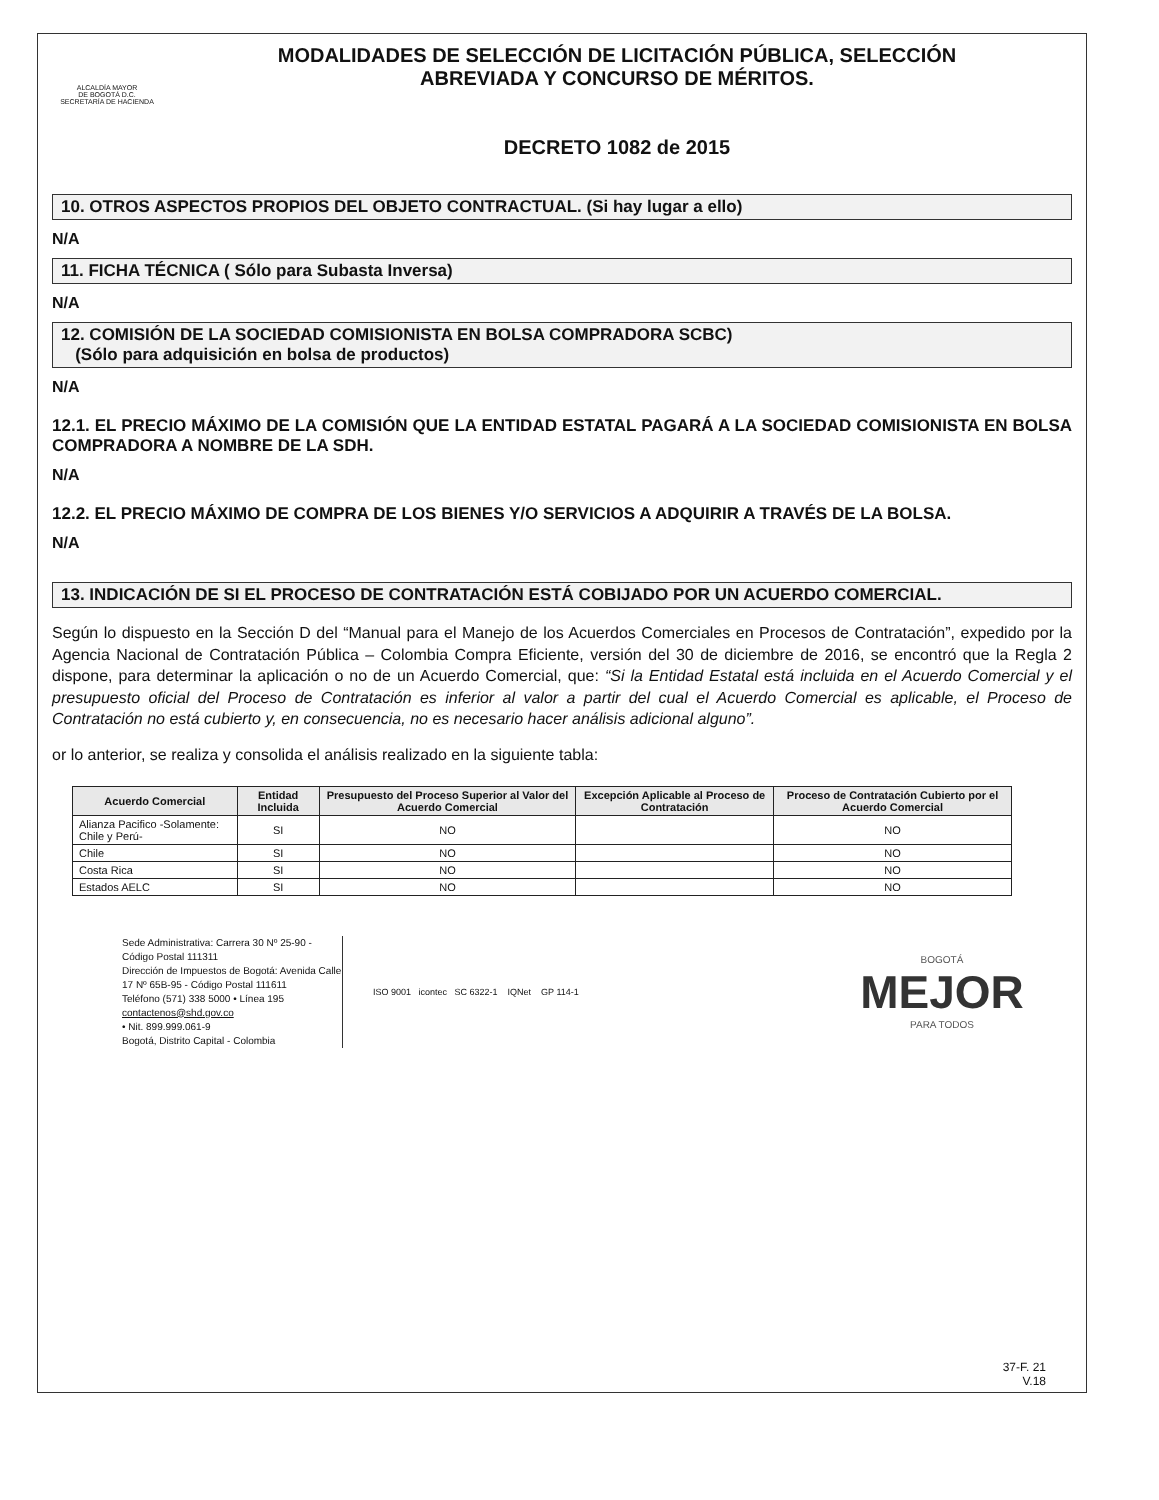ALCALDÍA MAYOR
DE BOGOTÁ D.C.
SECRETARÍA DE HACIENDA
MODALIDADES DE SELECCIÓN DE LICITACIÓN PÚBLICA, SELECCIÓN
ABREVIADA Y CONCURSO DE MÉRITOS.
DECRETO 1082 de 2015
10. OTROS ASPECTOS PROPIOS DEL OBJETO CONTRACTUAL. (Si hay lugar a ello)
N/A
11. FICHA TÉCNICA ( Sólo para Subasta Inversa)
N/A
12. COMISIÓN DE LA SOCIEDAD COMISIONISTA EN BOLSA COMPRADORA SCBC)
(Sólo para adquisición en bolsa de productos)
N/A
12.1. EL PRECIO MÁXIMO DE LA COMISIÓN QUE LA ENTIDAD ESTATAL PAGARÁ A LA SOCIEDAD COMISIONISTA EN BOLSA COMPRADORA A NOMBRE DE LA SDH.
N/A
12.2. EL PRECIO MÁXIMO DE COMPRA DE LOS BIENES Y/O SERVICIOS A ADQUIRIR A TRAVÉS DE LA BOLSA.
N/A
13. INDICACIÓN DE SI EL PROCESO DE CONTRATACIÓN ESTÁ COBIJADO POR UN ACUERDO COMERCIAL.
Según lo dispuesto en la Sección D del “Manual para el Manejo de los Acuerdos Comerciales en Procesos de Contratación”, expedido por la Agencia Nacional de Contratación Pública – Colombia Compra Eficiente, versión del 30 de diciembre de 2016, se encontró que la Regla 2 dispone, para determinar la aplicación o no de un Acuerdo Comercial, que: “Si la Entidad Estatal está incluida en el Acuerdo Comercial y el presupuesto oficial del Proceso de Contratación es inferior al valor a partir del cual el Acuerdo Comercial es aplicable, el Proceso de Contratación no está cubierto y, en consecuencia, no es necesario hacer análisis adicional alguno”.
or lo anterior, se realiza y consolida el análisis realizado en la siguiente tabla:
| Acuerdo Comercial | Entidad Incluida | Presupuesto del Proceso Superior al Valor del Acuerdo Comercial | Excepción Aplicable al Proceso de Contratación | Proceso de Contratación Cubierto por el Acuerdo Comercial |
| --- | --- | --- | --- | --- |
| Alianza Pacifico -Solamente: Chile y Perú- | SI | NO | | NO |
| Chile | SI | NO | | NO |
| Costa Rica | SI | NO | | NO |
| Estados AELC | SI | NO | | NO |
Sede Administrativa: Carrera 30 Nº 25-90 - Código Postal 111311
Dirección de Impuestos de Bogotá: Avenida Calle 17 Nº 65B-95 - Código Postal 111611
Teléfono (571) 338 5000 • Línea 195
contactenos@shd.gov.co
• Nit. 899.999.061-9
Bogotá, Distrito Capital - Colombia
ISO 9001 icontec SC 6322-1 IQNet GP 114-1
BOGOTÁ
MEJOR
PARA TODOS
37-F. 21
V.18